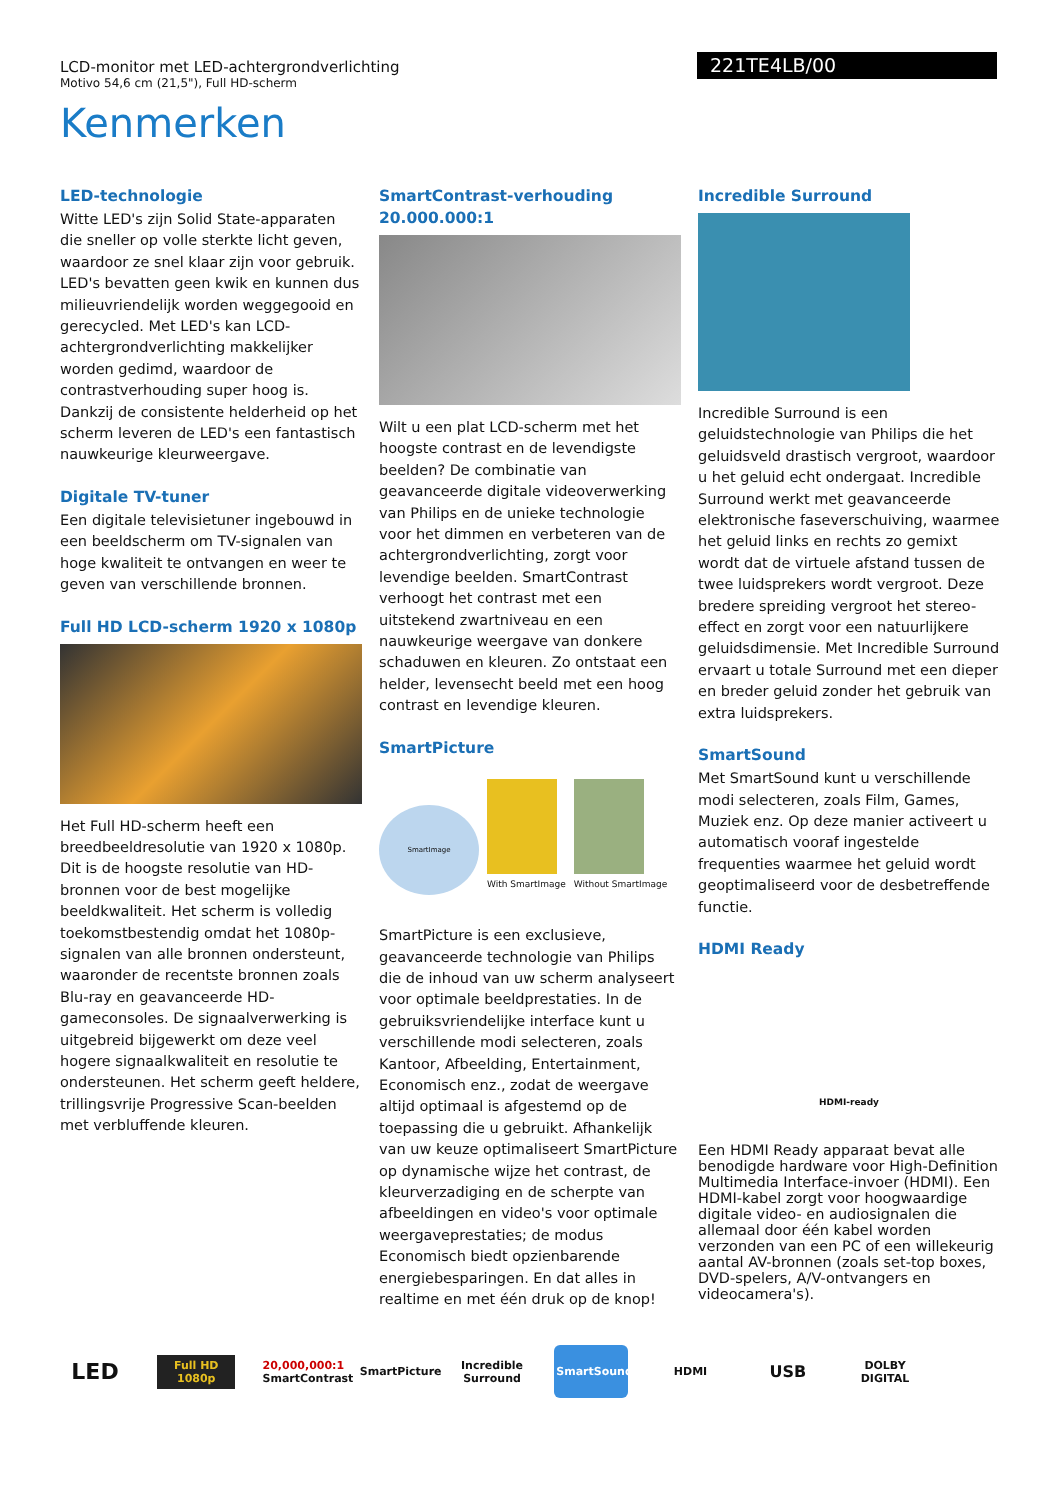LCD-monitor met LED-achtergrondverlichting
Motivo 54,6 cm (21,5"), Full HD-scherm
221TE4LB/00
Kenmerken
LED-technologie
Witte LED's zijn Solid State-apparaten die sneller op volle sterkte licht geven, waardoor ze snel klaar zijn voor gebruik. LED's bevatten geen kwik en kunnen dus milieuvriendelijk worden weggegooid en gerecycled. Met LED's kan LCD-achtergrondverlichting makkelijker worden gedimd, waardoor de contrastverhouding super hoog is. Dankzij de consistente helderheid op het scherm leveren de LED's een fantastisch nauwkeurige kleurweergave.
Digitale TV-tuner
Een digitale televisietuner ingebouwd in een beeldscherm om TV-signalen van hoge kwaliteit te ontvangen en weer te geven van verschillende bronnen.
Full HD LCD-scherm 1920 x 1080p
Het Full HD-scherm heeft een breedbeeldresolutie van 1920 x 1080p. Dit is de hoogste resolutie van HD-bronnen voor de best mogelijke beeldkwaliteit. Het scherm is volledig toekomstbestendig omdat het 1080p-signalen van alle bronnen ondersteunt, waaronder de recentste bronnen zoals Blu-ray en geavanceerde HD-gameconsoles. De signaalverwerking is uitgebreid bijgewerkt om deze veel hogere signaalkwaliteit en resolutie te ondersteunen. Het scherm geeft heldere, trillingsvrije Progressive Scan-beelden met verbluffende kleuren.
SmartContrast-verhouding 20.000.000:1
Wilt u een plat LCD-scherm met het hoogste contrast en de levendigste beelden? De combinatie van geavanceerde digitale videoverwerking van Philips en de unieke technologie voor het dimmen en verbeteren van de achtergrondverlichting, zorgt voor levendige beelden. SmartContrast verhoogt het contrast met een uitstekend zwartniveau en een nauwkeurige weergave van donkere schaduwen en kleuren. Zo ontstaat een helder, levensecht beeld met een hoog contrast en levendige kleuren.
SmartPicture
SmartImage
With SmartImage
Without SmartImage
SmartPicture is een exclusieve, geavanceerde technologie van Philips die de inhoud van uw scherm analyseert voor optimale beeldprestaties. In de gebruiksvriendelijke interface kunt u verschillende modi selecteren, zoals Kantoor, Afbeelding, Entertainment, Economisch enz., zodat de weergave altijd optimaal is afgestemd op de toepassing die u gebruikt. Afhankelijk van uw keuze optimaliseert SmartPicture op dynamische wijze het contrast, de kleurverzadiging en de scherpte van afbeeldingen en video's voor optimale weergaveprestaties; de modus Economisch biedt opzienbarende energiebesparingen. En dat alles in realtime en met één druk op de knop!
Incredible Surround
Incredible Surround is een geluidstechnologie van Philips die het geluidsveld drastisch vergroot, waardoor u het geluid echt ondergaat. Incredible Surround werkt met geavanceerde elektronische faseverschuiving, waarmee het geluid links en rechts zo gemixt wordt dat de virtuele afstand tussen de twee luidsprekers wordt vergroot. Deze bredere spreiding vergroot het stereo-effect en zorgt voor een natuurlijkere geluidsdimensie. Met Incredible Surround ervaart u totale Surround met een dieper en breder geluid zonder het gebruik van extra luidsprekers.
SmartSound
Met SmartSound kunt u verschillende modi selecteren, zoals Film, Games, Muziek enz. Op deze manier activeert u automatisch vooraf ingestelde frequenties waarmee het geluid wordt geoptimaliseerd voor de desbetreffende functie.
HDMI Ready
HDMI-ready
Een HDMI Ready apparaat bevat alle benodigde hardware voor High-Definition Multimedia Interface-invoer (HDMI). Een HDMI-kabel zorgt voor hoogwaardige digitale video- en audiosignalen die allemaal door één kabel worden verzonden van een PC of een willekeurig aantal AV-bronnen (zoals set-top boxes, DVD-spelers, A/V-ontvangers en videocamera's).
LED
Full HD 1080p
20,000,000:1
SmartContrast
SmartPicture
Incredible Surround
SmartSound
HDMI
USB
DOLBY DIGITAL